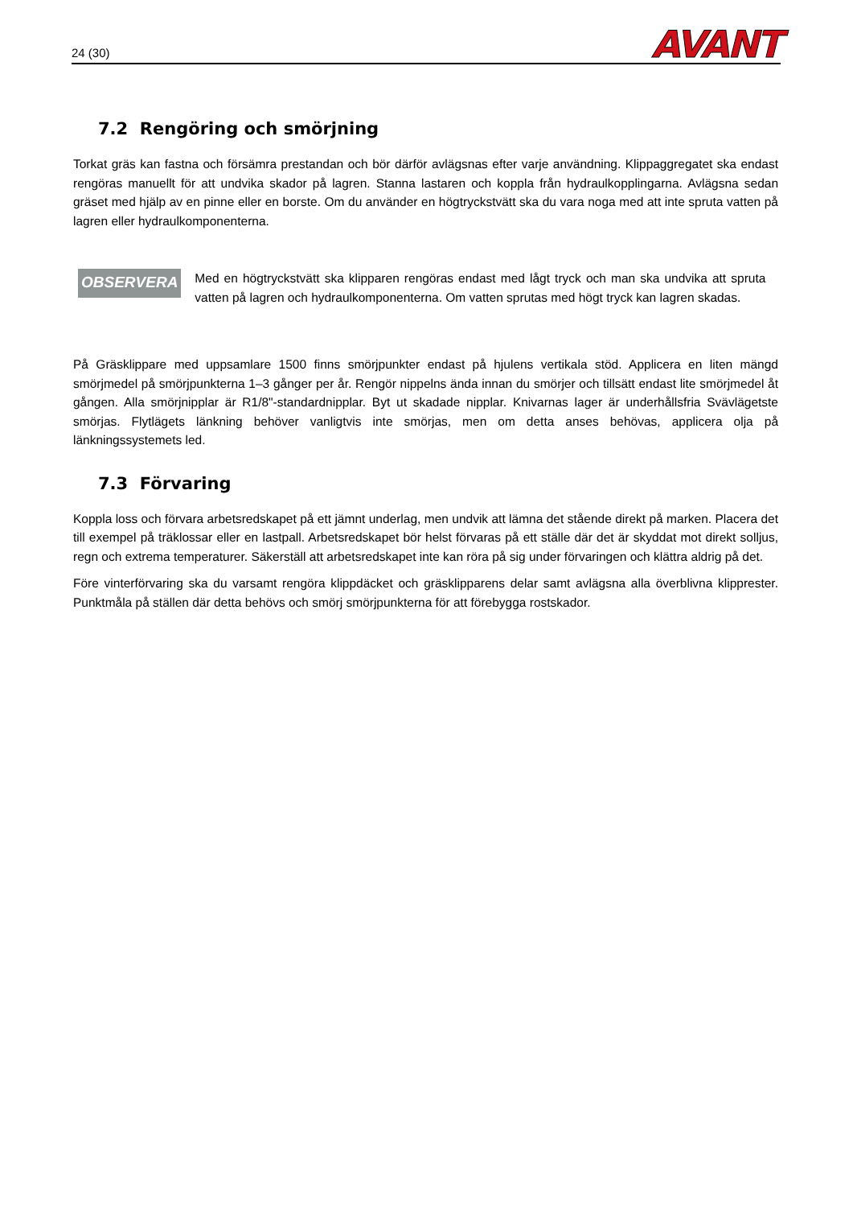24 (30) AVANT
7.2 Rengöring och smörjning
Torkat gräs kan fastna och försämra prestandan och bör därför avlägsnas efter varje användning. Klippaggregatet ska endast rengöras manuellt för att undvika skador på lagren. Stanna lastaren och koppla från hydraulkopplingarna. Avlägsna sedan gräset med hjälp av en pinne eller en borste. Om du använder en högtryckstvätt ska du vara noga med att inte spruta vatten på lagren eller hydraulkomponenterna.
OBSERVERA
Med en högtryckstvätt ska klipparen rengöras endast med lågt tryck och man ska undvika att spruta vatten på lagren och hydraulkomponenterna. Om vatten sprutas med högt tryck kan lagren skadas.
På Gräsklippare med uppsamlare 1500 finns smörjpunkter endast på hjulens vertikala stöd. Applicera en liten mängd smörjmedel på smörjpunkterna 1–3 gånger per år. Rengör nippelns ända innan du smörjer och tillsätt endast lite smörjmedel åt gången. Alla smörjnipplar är R1/8"-standardnipplar. Byt ut skadade nipplar. Knivarnas lager är underhållsfria Svävlägetste smörjas. Flytlägets länkning behöver vanligtvis inte smörjas, men om detta anses behövas, applicera olja på länkningssystemets led.
7.3 Förvaring
Koppla loss och förvara arbetsredskapet på ett jämnt underlag, men undvik att lämna det stående direkt på marken. Placera det till exempel på träklossar eller en lastpall. Arbetsredskapet bör helst förvaras på ett ställe där det är skyddat mot direkt solljus, regn och extrema temperaturer. Säkerställ att arbetsredskapet inte kan röra på sig under förvaringen och klättra aldrig på det.
Före vinterförvaring ska du varsamt rengöra klippdäcket och gräsklipparens delar samt avlägsna alla överblivna klipprester. Punktmåla på ställen där detta behövs och smörj smörjpunkterna för att förebygga rostskador.